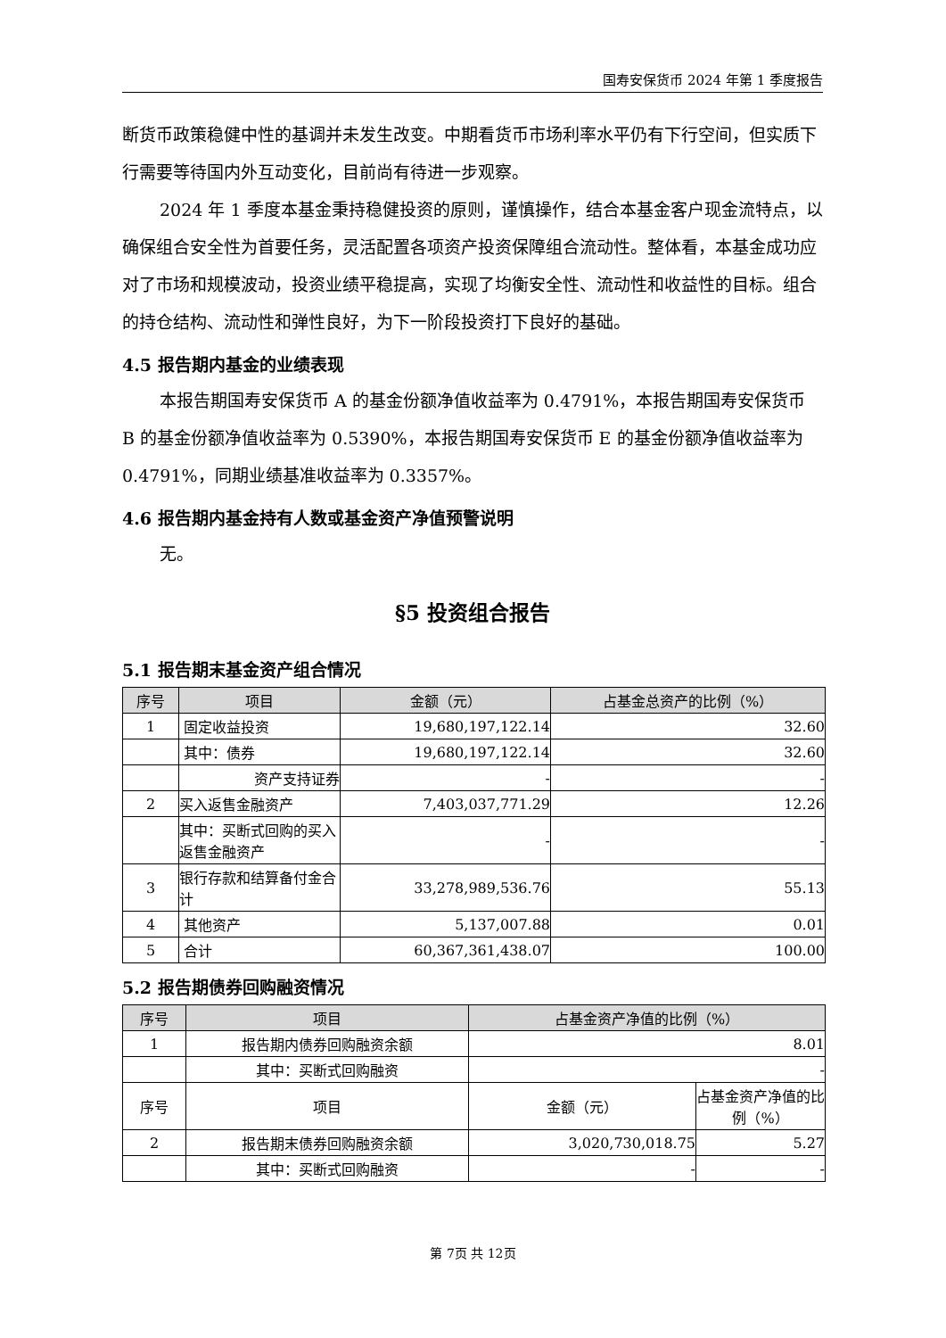国寿安保货币 2024 年第 1 季度报告
断货币政策稳健中性的基调并未发生改变。中期看货币市场利率水平仍有下行空间，但实质下行需要等待国内外互动变化，目前尚有待进一步观察。
2024 年 1 季度本基金秉持稳健投资的原则，谨慎操作，结合本基金客户现金流特点，以确保组合安全性为首要任务，灵活配置各项资产投资保障组合流动性。整体看，本基金成功应对了市场和规模波动，投资业绩平稳提高，实现了均衡安全性、流动性和收益性的目标。组合的持仓结构、流动性和弹性良好，为下一阶段投资打下良好的基础。
4.5 报告期内基金的业绩表现
本报告期国寿安保货币 A 的基金份额净值收益率为 0.4791%，本报告期国寿安保货币 B 的基金份额净值收益率为 0.5390%，本报告期国寿安保货币 E 的基金份额净值收益率为 0.4791%，同期业绩基准收益率为 0.3357%。
4.6 报告期内基金持有人数或基金资产净值预警说明
无。
§5 投资组合报告
5.1 报告期末基金资产组合情况
| 序号 | 项目 | 金额（元） | 占基金总资产的比例（%） |
| --- | --- | --- | --- |
| 1 | 固定收益投资 | 19,680,197,122.14 | 32.60 |
| | 其中：债券 | 19,680,197,122.14 | 32.60 |
| | 资产支持证券 | - | - |
| 2 | 买入返售金融资产 | 7,403,037,771.29 | 12.26 |
| | 其中：买断式回购的买入返售金融资产 | - | - |
| 3 | 银行存款和结算备付金合计 | 33,278,989,536.76 | 55.13 |
| 4 | 其他资产 | 5,137,007.88 | 0.01 |
| 5 | 合计 | 60,367,361,438.07 | 100.00 |
5.2 报告期债券回购融资情况
| 序号 | 项目 | 占基金资产净值的比例（%） | |
| --- | --- | --- | --- |
| 1 | 报告期内债券回购融资余额 | 8.01 | |
| | 其中：买断式回购融资 | - | |
| 序号 | 项目 | 金额（元） | 占基金资产净值的比例（%） |
| 2 | 报告期末债券回购融资余额 | 3,020,730,018.75 | 5.27 |
| | 其中：买断式回购融资 | - | - |
第 7页 共 12页